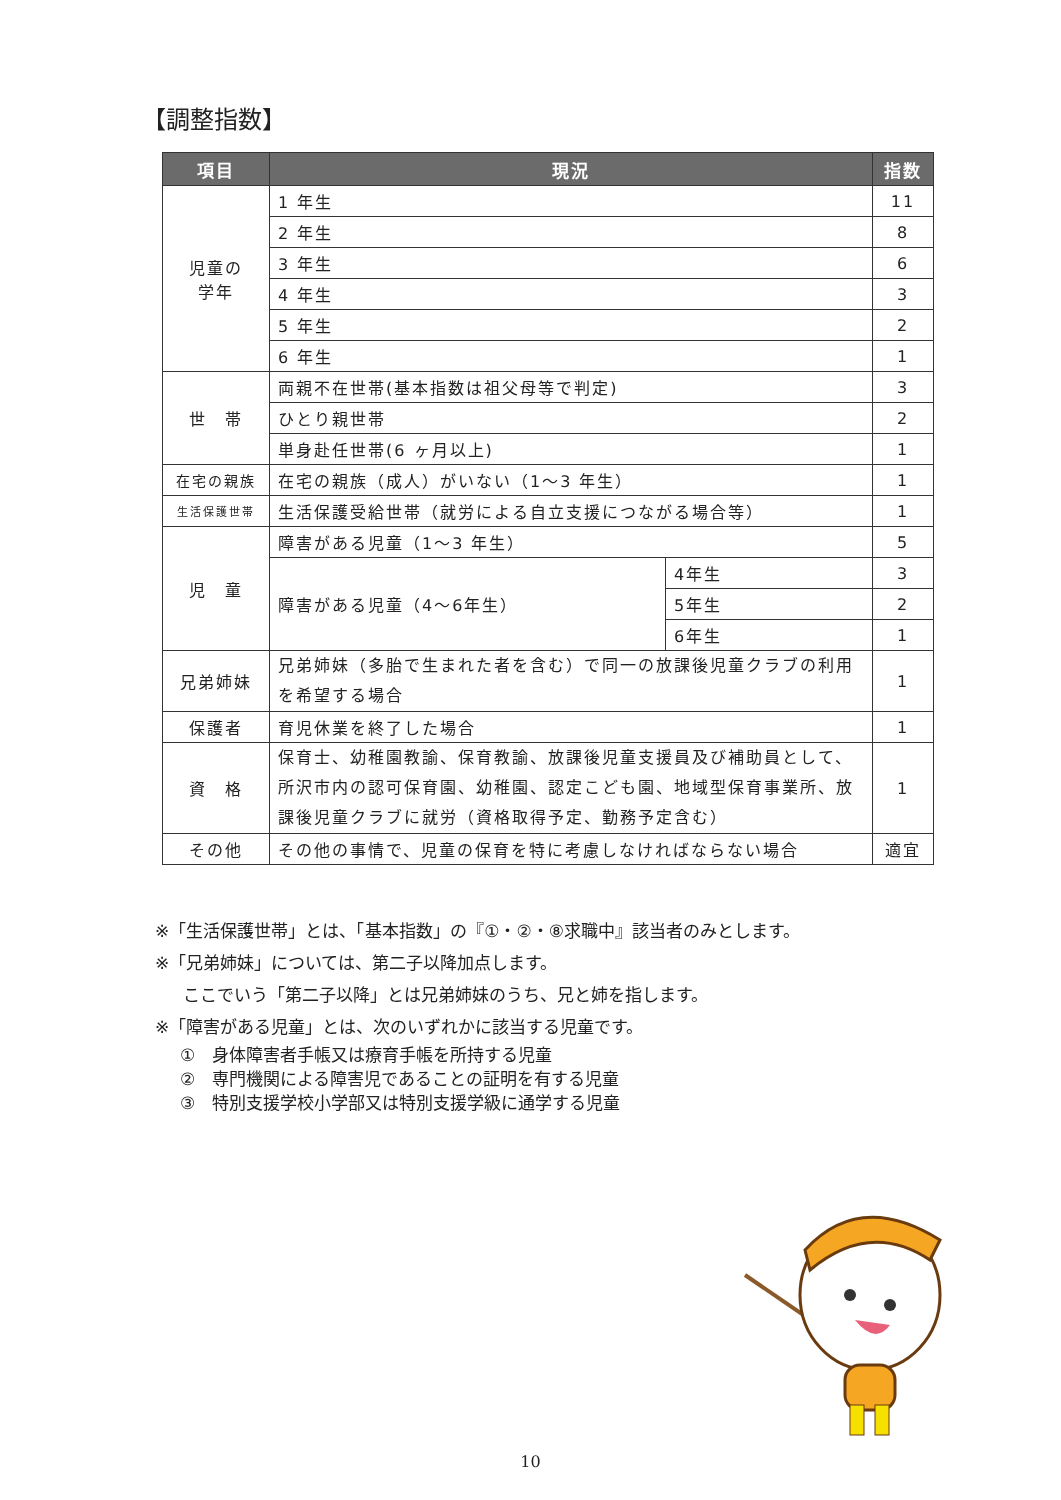【調整指数】
| 項目 | 現況 | | 指数 |
| --- | --- | --- | --- |
| 児童の 学年 | 1 年生 | | 11 |
| | 2 年生 | | 8 |
| | 3 年生 | | 6 |
| | 4 年生 | | 3 |
| | 5 年生 | | 2 |
| | 6 年生 | | 1 |
| 世 帯 | 両親不在世帯(基本指数は祖父母等で判定) | | 3 |
| | ひとり親世帯 | | 2 |
| | 単身赴任世帯(6 ヶ月以上) | | 1 |
| 在宅の親族 | 在宅の親族（成人）がいない（1～3 年生） | | 1 |
| 生活保護世帯 | 生活保護受給世帯（就労による自立支援につながる場合等） | | 1 |
| 児 童 | 障害がある児童（1～3 年生） | | 5 |
| | 障害がある児童（4～6年生） | 4年生 | 3 |
| | | 5年生 | 2 |
| | | 6年生 | 1 |
| 兄弟姉妹 | 兄弟姉妹（多胎で生まれた者を含む）で同一の放課後児童クラブの利用を希望する場合 | | 1 |
| 保護者 | 育児休業を終了した場合 | | 1 |
| 資 格 | 保育士、幼稚園教諭、保育教諭、放課後児童支援員及び補助員として、所沢市内の認可保育園、幼稚園、認定こども園、地域型保育事業所、放課後児童クラブに就労（資格取得予定、勤務予定含む） | | 1 |
| その他 | その他の事情で、児童の保育を特に考慮しなければならない場合 | | 適宜 |
※「生活保護世帯」とは、「基本指数」の『①・②・⑧求職中』該当者のみとします。
※「兄弟姉妹」については、第二子以降加点します。
ここでいう「第二子以降」とは兄弟姉妹のうち、兄と姉を指します。
※「障害がある児童」とは、次のいずれかに該当する児童です。
①　身体障害者手帳又は療育手帳を所持する児童
②　専門機関による障害児であることの証明を有する児童
③　特別支援学校小学部又は特別支援学級に通学する児童
10